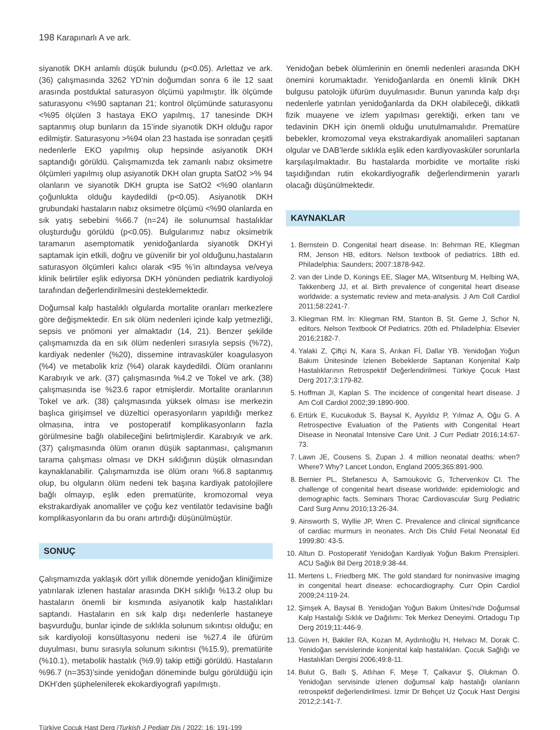198 Karapınarlı A ve ark.
siyanotik DKH anlamlı düşük bulundu (p<0.05). Arlettaz ve ark. (36) çalışmasında 3262 YD’nin doğumdan sonra 6 ile 12 saat arasında postduktal saturasyon ölçümü yapılmıştır. İlk ölçümde saturasyonu <%90 saptanan 21; kontrol ölçümünde saturasyonu <%95 ölçülen 3 hastaya EKO yapılmış, 17 tanesinde DKH saptanmış olup bunların da 15’inde siyanotik DKH olduğu rapor edilmiştir. Saturasyonu >%94 olan 23 hastada ise sonradan çeşitli nedenlerle EKO yapılmış olup hepsinde asiyanotik DKH saptandığı görüldü. Çalışmamızda tek zamanlı nabız oksimetre ölçümleri yapılmış olup asiyanotik DKH olan grupta SatO2 >% 94 olanların ve siyanotik DKH grupta ise SatO2 <%90 olanların çoğunlukta olduğu kaydedildi (p<0.05). Asiyanotik DKH grubundaki hastaların nabız oksimetre ölçümü <%90 olanlarda en sık yatış sebebini %66.7 (n=24) ile solunumsal hastalıklar oluşturduğu görüldü (p<0.05). Bulgularımız nabız oksimetrik taramanın asemptomatik yenidoğanlarda siyanotik DKH’yi saptamak için etkili, doğru ve güvenilir bir yol olduğunu,hastaların saturasyon ölçümleri kalıcı olarak <95 %’in altındaysa ve/veya klinik belirtiler eşlik ediyorsa DKH yönünden pediatrik kardiyoloji tarafından değerlendirilmesini desteklemektedir.
Doğumsal kalp hastalıklı olgularda mortalite oranları merkezlere göre değişmektedir. En sık ölüm nedenleri içinde kalp yetmezliği, sepsis ve pnömoni yer almaktadır (14, 21). Benzer şekilde çalışmamızda da en sık ölüm nedenleri sırasıyla sepsis (%72), kardiyak nedenler (%20), dissemine intravasküler koagulasyon (%4) ve metabolik kriz (%4) olarak kaydedildi. Ölüm oranlarını Karabıyık ve ark. (37) çalışmasında %4.2 ve Tokel ve ark. (38) çalışmasında ise %23.6 rapor etmişlerdir. Mortalite oranlarının Tokel ve ark. (38) çalışmasında yüksek olması ise merkezin başlıca girişimsel ve düzeltici operasyonların yapıldığı merkez olmasına, intra ve postoperatif komplikasyonların fazla görülmesine bağlı olabileceğini belirtmişlerdir. Karabıyık ve ark. (37) çalışmasında ölüm oranın düşük saptanması, çalışmanın tarama çalışması olması ve DKH sıklığının düşük olmasından kaynaklanabilir. Çalışmamızda ise ölüm oranı %6.8 saptanmış olup, bu olguların ölüm nedeni tek başına kardiyak patolojilere bağlı olmayıp, eşlik eden prematürite, kromozomal veya ekstrakardiyak anomaliler ve çoğu kez ventilatör tedavisine bağlı komplikasyonların da bu oranı artırdığı düşünülmüştür.
SONUÇ
Çalışmamızda yaklaşık dört yıllık dönemde yenidoğan kliniğimize yatırılarak izlenen hastalar arasında DKH sıklığı %13.2 olup bu hastaların önemli bir kısmında asiyanotik kalp hastalıkları saptandı. Hastaların en sık kalp dışı nedenlerle hastaneye başvurduğu, bunlar içinde de sıklıkla solunum sıkıntısı olduğu; en sık kardiyoloji konsültasyonu nedeni ise %27.4 ile üfürüm duyulması, bunu sırasıyla solunum sıkıntısı (%15.9), prematürite (%10.1), metabolik hastalık (%9.9) takip ettiği görüldü. Hastaların %96.7 (n=353)’sinde yenidoğan döneminde bulgu görüldüğü için DKH’den şüphelenilerek ekokardiyografi yapılmıştı.
Yenidoğan bebek ölümlerinin en önemli nedenleri arasında DKH önemini korumaktadır. Yenidoğanlarda en önemli klinik DKH bulgusu patolojik üfürüm duyulmasıdır. Bunun yanında kalp dışı nedenlerle yatırılan yenidoğanlarda da DKH olabileceği, dikkatli fizik muayene ve izlem yapılması gerektiği, erken tanı ve tedavinin DKH için önemli olduğu unutulmamalıdır. Prematüre bebekler, kromozomal veya ekstrakardiyak anomalileri saptanan olgular ve DAB’lerde sıklıkla eşlik eden kardiyovasküler sorunlarla karşılaşılmaktadır. Bu hastalarda morbidite ve mortalite riski taşıdığından rutin ekokardiyografik değerlendirmenin yararlı olacağı düşünülmektedir.
KAYNAKLAR
1. Bernstein D. Congenital heart disease. In: Behrman RE, Kliegman RM, Jenson HB, editors. Nelson textbook of pediatrics. 18th ed. Philadelphia: Saunders; 2007:1878-942.
2. van der Linde D, Konings EE, Slager MA, Witsenburg M, Helbing WA, Takkenberg JJ, et al. Birth prevalence of congenital heart disease worldwide: a systematic review and meta-analysis. J Am Coll Cardiol 2011;58:2241-7.
3. Kliegman RM. In: Kliegman RM, Stanton B, St. Geme J, Schor N, editors. Nelson Textbook Of Pediatrics. 20th ed. Philadelphia: Elsevier 2016;2182-7.
4. Yalaki Z, Çiftçi N, Kara S, Arıkan Fİ, Dallar YB. Yenidoğan Yoğun Bakım Ünitesinde İzlenen Bebeklerde Saptanan Konjenital Kalp Hastalıklarının Retrospektif Değerlendirilmesi. Türkiye Çocuk Hast Derg 2017;3:179-82.
5. Hoffman JI, Kaplan S. The incidence of congenital heart disease. J Am Coll Cardiol 2002;39:1890-900.
6. Ertürk E, Kucukoduk S, Baysal K, Ayyıldız P, Yılmaz A, Oğu G. A Retrospective Evaluation of the Patients with Congenital Heart Disease in Neonatal Intensive Care Unit. J Curr Pediatr 2016;14:67-73.
7. Lawn JE, Cousens S, Zupan J. 4 million neonatal deaths: when? Where? Why? Lancet London, England 2005;365:891-900.
8. Bernier PL, Stefanescu A, Samoukovic G, Tchervenkov CI. The challenge of congenital heart disease worldwide: epidemiologic and demographic facts. Seminars Thorac Cardiovascular Surg Pediatric Card Surg Annu 2010;13:26-34.
9. Ainsworth S, Wyllie JP, Wren C. Prevalence and clinical significance of cardiac murmurs in neonates. Arch Dis Child Fetal Neonatal Ed 1999;80: 43-5.
10. Altun D. Postoperatif Yenidoğan Kardiyak Yoğun Bakım Prensipleri. ACU Sağlık Bil Derg 2018;9:38-44.
11. Mertens L, Friedberg MK. The gold standard for noninvasive imaging in congenital heart disease: echocardiography. Curr Opin Cardiol 2009;24:119-24.
12. Şimşek A, Baysal B. Yenidoğan Yoğun Bakım Ünitesi’nde Doğumsal Kalp Hastalığı Sıklık ve Dağılımı: Tek Merkez Deneyimi. Ortadogu Tıp Derg 2019;11:446-9.
13. Güven H, Bakiler RA, Kozan M, Aydınlıoğlu H, Helvacı M, Dorak C. Yenidoğan servislerinde konjenital kalp hastalıkları. Çocuk Sağlığı ve Hastalıkları Dergisi 2006;49:8-11.
14. Bulut G, Ballı Ş, Atlıhan F, Meşe T, Çalkavur Ş, Olukman Ö. Yenidoğan servisinde izlenen doğumsal kalp hastalığı olanların retrospektif değerlendirilmesi. İzmir Dr Behçet Uz Çocuk Hast Dergisi 2012;2:141-7.
Türkiye Çocuk Hast Derg /Turkish J Pediatr Dis / 2022; 16: 191-199